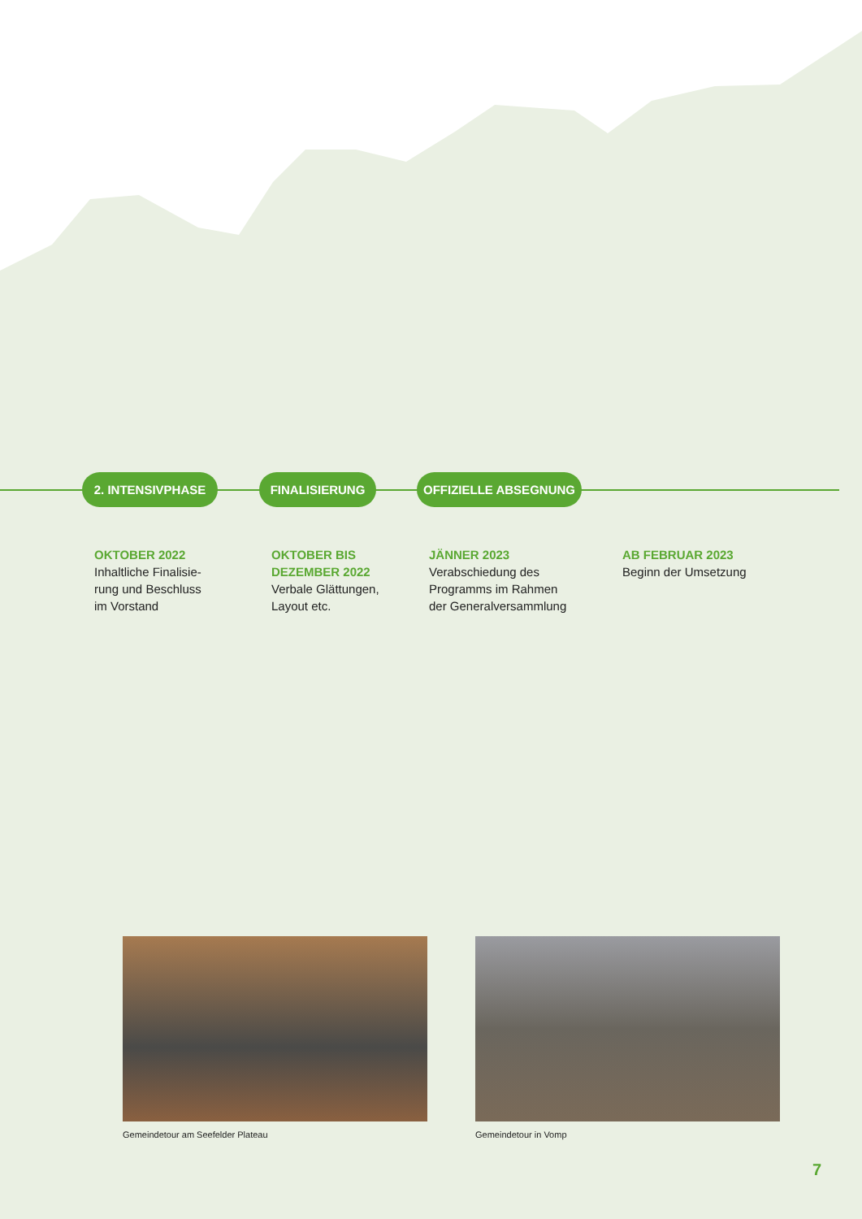2. INTENSIVPHASE FINALISIERUNG OFFIZIELLE ABSEGNUNG
OKTOBER 2022
Inhaltliche Finalisie-
rung und Beschluss
im Vorstand
OKTOBER BIS
DEZEMBER 2022
Verbale Glättungen,
Layout etc.
JÄNNER 2023
Verabschiedung des
Programms im Rahmen
der Generalversammlung
AB FEBRUAR 2023
Beginn der Umsetzung
Gemeindetour am Seefelder Plateau
Gemeindetour in Vomp
7